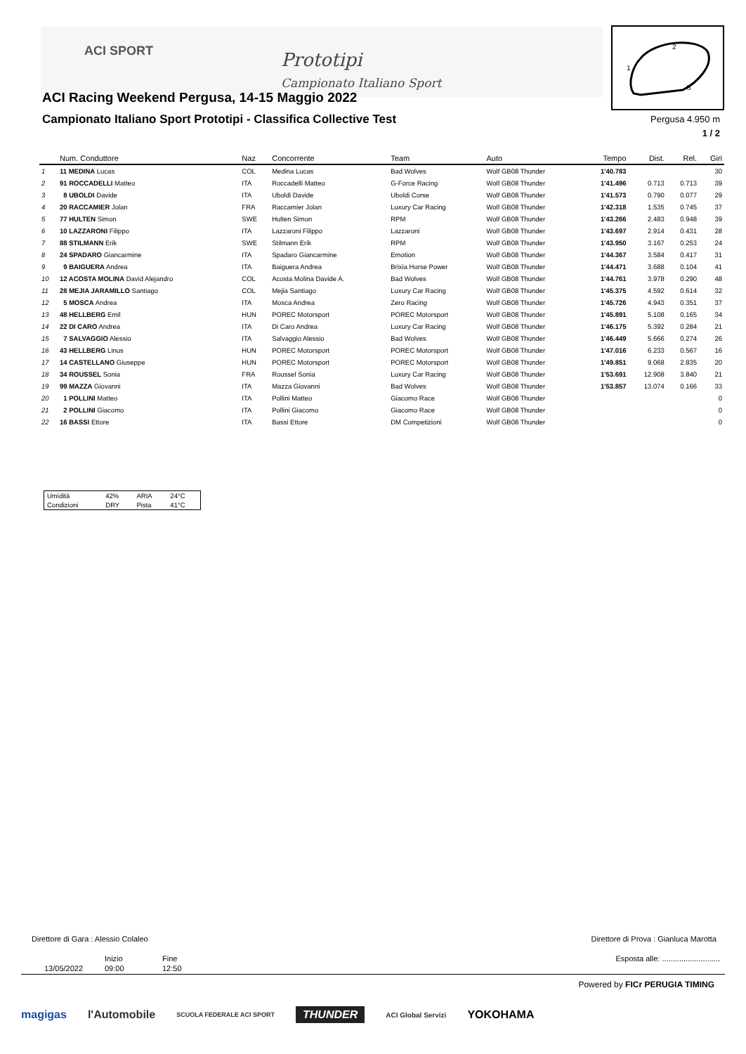ACI SPORT
Prototipi
Campionato Italiano Sport
2
1
S
ACI Racing Weekend Pergusa, 14-15 Maggio 2022
Campionato Italiano Sport Prototipi - Classifica Collective Test
Pergusa 4.950 m
1 / 2
| | Num. Conduttore | Naz | Concorrente | Team | Auto | Tempo | Dist. | Rel. | Giri |
| --- | --- | --- | --- | --- | --- | --- | --- | --- | --- |
| 1 | 11 MEDINA Lucas | COL | Medina Lucas | Bad Wolves | Wolf GB08 Thunder | 1'40.783 | | | 30 |
| 2 | 91 ROCCADELLI Matteo | ITA | Roccadelli Matteo | G-Force Racing | Wolf GB08 Thunder | 1'41.496 | 0.713 | 0.713 | 39 |
| 3 | 8 UBOLDI Davide | ITA | Uboldi Davide | Uboldi Corse | Wolf GB08 Thunder | 1'41.573 | 0.790 | 0.077 | 29 |
| 4 | 20 RACCAMIER Jolan | FRA | Raccamier Jolan | Luxury Car Racing | Wolf GB08 Thunder | 1'42.318 | 1.535 | 0.745 | 37 |
| 5 | 77 HULTEN Simon | SWE | Hulten Simon | RPM | Wolf GB08 Thunder | 1'43.266 | 2.483 | 0.948 | 39 |
| 6 | 10 LAZZARONI Filippo | ITA | Lazzaroni Filippo | Lazzaroni | Wolf GB08 Thunder | 1'43.697 | 2.914 | 0.431 | 28 |
| 7 | 88 STILMANN Erik | SWE | Stilmann Erik | RPM | Wolf GB08 Thunder | 1'43.950 | 3.167 | 0.253 | 24 |
| 8 | 24 SPADARO Giancarmine | ITA | Spadaro Giancarmine | Emotion | Wolf GB08 Thunder | 1'44.367 | 3.584 | 0.417 | 31 |
| 9 | 9 BAIGUERA Andrea | ITA | Baiguera Andrea | Brixia Horse Power | Wolf GB08 Thunder | 1'44.471 | 3.688 | 0.104 | 41 |
| 10 | 12 ACOSTA MOLINA David Alejandro | COL | Acosta Molina Davide A. | Bad Wolves | Wolf GB08 Thunder | 1'44.761 | 3.978 | 0.290 | 48 |
| 11 | 28 MEJIA JARAMILLO Santiago | COL | Mejia Santiago | Luxury Car Racing | Wolf GB08 Thunder | 1'45.375 | 4.592 | 0.614 | 32 |
| 12 | 5 MOSCA Andrea | ITA | Mosca Andrea | Zero Racing | Wolf GB08 Thunder | 1'45.726 | 4.943 | 0.351 | 37 |
| 13 | 48 HELLBERG Emil | HUN | POREC Motorsport | POREC Motorsport | Wolf GB08 Thunder | 1'45.891 | 5.108 | 0.165 | 34 |
| 14 | 22 DI CARO Andrea | ITA | Di Caro Andrea | Luxury Car Racing | Wolf GB08 Thunder | 1'46.175 | 5.392 | 0.284 | 21 |
| 15 | 7 SALVAGGIO Alessio | ITA | Salvaggio Alessio | Bad Wolves | Wolf GB08 Thunder | 1'46.449 | 5.666 | 0.274 | 26 |
| 16 | 43 HELLBERG Linus | HUN | POREC Motorsport | POREC Motorsport | Wolf GB08 Thunder | 1'47.016 | 6.233 | 0.567 | 16 |
| 17 | 14 CASTELLANO Giuseppe | HUN | POREC Motorsport | POREC Motorsport | Wolf GB08 Thunder | 1'49.851 | 9.068 | 2.835 | 20 |
| 18 | 34 ROUSSEL Sonia | FRA | Roussel Sonia | Luxury Car Racing | Wolf GB08 Thunder | 1'53.691 | 12.908 | 3.840 | 21 |
| 19 | 99 MAZZA Giovanni | ITA | Mazza Giovanni | Bad Wolves | Wolf GB08 Thunder | 1'53.857 | 13.074 | 0.166 | 33 |
| 20 | 1 POLLINI Matteo | ITA | Pollini Matteo | Giacomo Race | Wolf GB08 Thunder | | | | 0 |
| 21 | 2 POLLINI Giacomo | ITA | Pollini Giacomo | Giacomo Race | Wolf GB08 Thunder | | | | 0 |
| 22 | 16 BASSI Ettore | ITA | Bassi Ettore | DM Competizioni | Wolf GB08 Thunder | | | | 0 |
| Umidità | 42% | ARIA | 24°C |
| Condizioni | DRY | Pista | 41°C |
Direttore di Gara : Alessio Colaleo
Direttore di Prova : Gianluca Marotta
Inizio Fine
Esposta alle: ...........................
13/05/2022 09:00 12:50
Powered by FICr PERUGIA TIMING magigas l'Automobile SCUOLA FEDERALE ACI SPORT THUNDER ACI Global Servizi YOKOHAMA